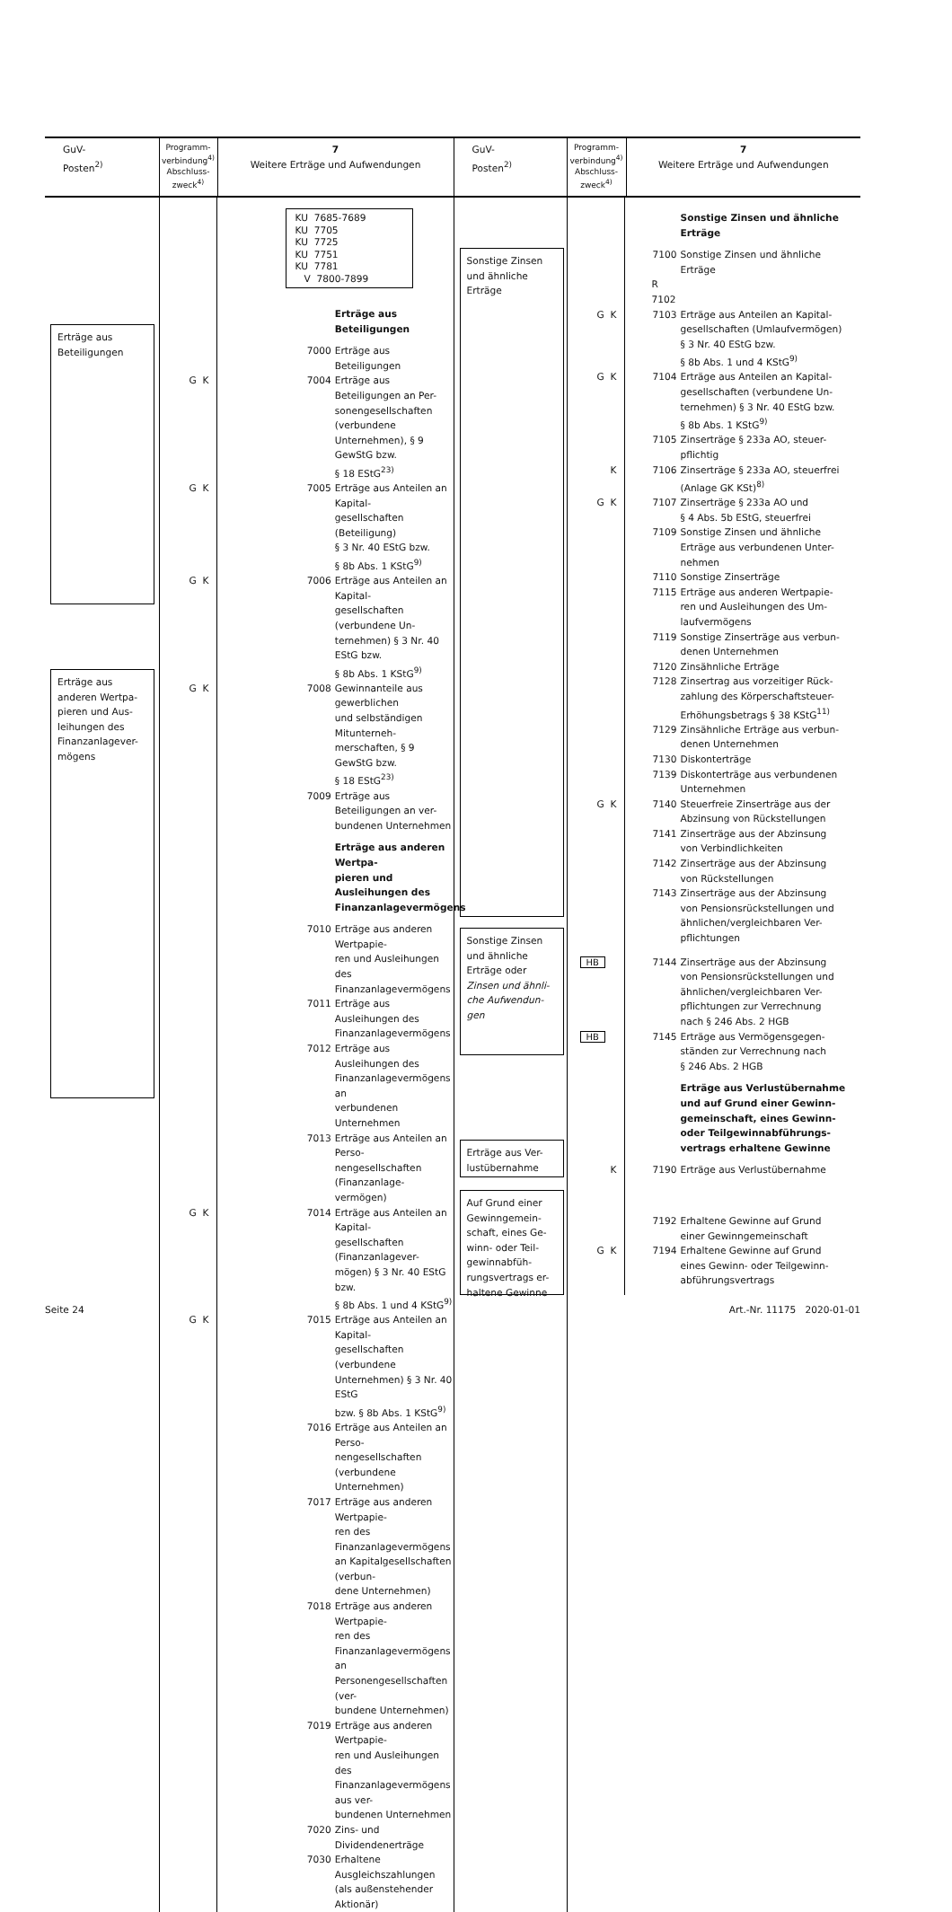| GuV- Posten<sup>2)</sup> | Programm- verbindung<sup>4)</sup> Abschluss- zweck<sup>4)</sup> | 7 Weitere Erträge und Aufwendungen | GuV- Posten<sup>2)</sup> | Programm- verbindung<sup>4)</sup> Abschluss- zweck<sup>4)</sup> | 7 Weitere Erträge und Aufwendungen |
| --- | --- | --- | --- | --- | --- |
| Erträge aus Beteiligungen Erträge aus anderen Wertpa- pieren und Aus- leihungen des Finanzanlagever- mögens | / / KU 7685-7689 KU 7705 KU 7725 KU 7751 KU 7781 V 7800-7899 / / / / / Erträge aus Beteiligungen / / / 7000 / Erträge aus Beteiligungen / / G K / 7004 / Erträge aus Beteiligungen an Per- sonengesellschaften (verbundene Unternehmen), § 9 GewStG bzw. § 18 EStG<sup>23)</sup> / / G K / 7005 / Erträge aus Anteilen an Kapital- gesellschaften (Beteiligung) § 3 Nr. 40 EStG bzw. § 8b Abs. 1 KStG<sup>9)</sup> / / G K / 7006 / Erträge aus Anteilen an Kapital- gesellschaften (verbundene Un- ternehmen) § 3 Nr. 40 EStG bzw. § 8b Abs. 1 KStG<sup>9)</sup> / / G K / 7008 / Gewinnanteile aus gewerblichen und selbständigen Mitunterneh- merschaften, § 9 GewStG bzw. § 18 EStG<sup>23)</sup> / / / 7009 / Erträge aus Beteiligungen an ver- bundenen Unternehmen / / / / Erträge aus anderen Wertpa- pieren und Ausleihungen des Finanzanlagevermögens / / / 7010 / Erträge aus anderen Wertpapie- ren und Ausleihungen des Finanzanlagevermögens / / / 7011 / Erträge aus Ausleihungen des Finanzanlagevermögens / / / 7012 / Erträge aus Ausleihungen des Finanzanlagevermögens an verbundenen Unternehmen / / / 7013 / Erträge aus Anteilen an Perso- nengesellschaften (Finanzanlage- vermögen) / / G K / 7014 / Erträge aus Anteilen an Kapital- gesellschaften (Finanzanlagever- mögen) § 3 Nr. 40 EStG bzw. § 8b Abs. 1 und 4 KStG<sup>9)</sup> / / G K / 7015 / Erträge aus Anteilen an Kapital- gesellschaften (verbundene Unternehmen) § 3 Nr. 40 EStG bzw. § 8b Abs. 1 KStG<sup>9)</sup> / / / 7016 / Erträge aus Anteilen an Perso- nengesellschaften (verbundene Unternehmen) / / / 7017 / Erträge aus anderen Wertpapie- ren des Finanzanlagevermögens an Kapitalgesellschaften (verbun- dene Unternehmen) / / / 7018 / Erträge aus anderen Wertpapie- ren des Finanzanlagevermögens an Personengesellschaften (ver- bundene Unternehmen) / / / 7019 / Erträge aus anderen Wertpapie- ren und Ausleihungen des Finanzanlagevermögens aus ver- bundenen Unternehmen / / / 7020 / Zins- und Dividendenerträge / / / 7030 / Erhaltene Ausgleichszahlungen (als außenstehender Aktionär) / | | Sonstige Zinsen und ähnliche Erträge Sonstige Zinsen und ähnliche Erträge oder Zinsen und ähnli- che Aufwendun- gen Erträge aus Ver- lustübernahme Auf Grund einer Gewinngemein- schaft, eines Ge- winn- oder Teil- gewinnabfüh- rungsvertrags er- haltene Gewinne | / / / Sonstige Zinsen und ähnliche Erträge / / / 7100 / Sonstige Zinsen und ähnliche Erträge / / / R 7102 / / / G K / 7103 / Erträge aus Anteilen an Kapital- gesellschaften (Umlaufvermögen) § 3 Nr. 40 EStG bzw. § 8b Abs. 1 und 4 KStG<sup>9)</sup> / / G K / 7104 / Erträge aus Anteilen an Kapital- gesellschaften (verbundene Un- ternehmen) § 3 Nr. 40 EStG bzw. § 8b Abs. 1 KStG<sup>9)</sup> / / / 7105 / Zinserträge § 233a AO, steuer- pflichtig / / K / 7106 / Zinserträge § 233a AO, steuerfrei (Anlage GK KSt)<sup>8)</sup> / / G K / 7107 / Zinserträge § 233a AO und § 4 Abs. 5b EStG, steuerfrei / / / 7109 / Sonstige Zinsen und ähnliche Erträge aus verbundenen Unter- nehmen / / / 7110 / Sonstige Zinserträge / / / 7115 / Erträge aus anderen Wertpapie- ren und Ausleihungen des Um- laufvermögens / / / 7119 / Sonstige Zinserträge aus verbun- denen Unternehmen / / / 7120 / Zinsähnliche Erträge / / / 7128 / Zinsertrag aus vorzeitiger Rück- zahlung des Körperschaftsteuer- Erhöhungsbetrags § 38 KStG<sup>11)</sup> / / / 7129 / Zinsähnliche Erträge aus verbun- denen Unternehmen / / / 7130 / Diskonterträge / / / 7139 / Diskonterträge aus verbundenen Unternehmen / / G K / 7140 / Steuerfreie Zinserträge aus der Abzinsung von Rückstellungen / / / 7141 / Zinserträge aus der Abzinsung von Verbindlichkeiten / / / 7142 / Zinserträge aus der Abzinsung von Rückstellungen / / / 7143 / Zinserträge aus der Abzinsung von Pensionsrückstellungen und ähnlichen/vergleichbaren Ver- pflichtungen / / HB / 7144 / Zinserträge aus der Abzinsung von Pensionsrückstellungen und ähnlichen/vergleichbaren Ver- pflichtungen zur Verrechnung nach § 246 Abs. 2 HGB / / HB / 7145 / Erträge aus Vermögensgegen- ständen zur Verrechnung nach § 246 Abs. 2 HGB / / / / Erträge aus Verlustübernahme und auf Grund einer Gewinn- gemeinschaft, eines Gewinn- oder Teilgewinnabführungs- vertrags erhaltene Gewinne / / K / 7190 / Erträge aus Verlustübernahme / / / 7192 / Erhaltene Gewinne auf Grund einer Gewinngemeinschaft / / G K / 7194 / Erhaltene Gewinne auf Grund eines Gewinn- oder Teilgewinn- abführungsvertrags / | |
Seite 24 Art.-Nr. 11175 2020-01-01